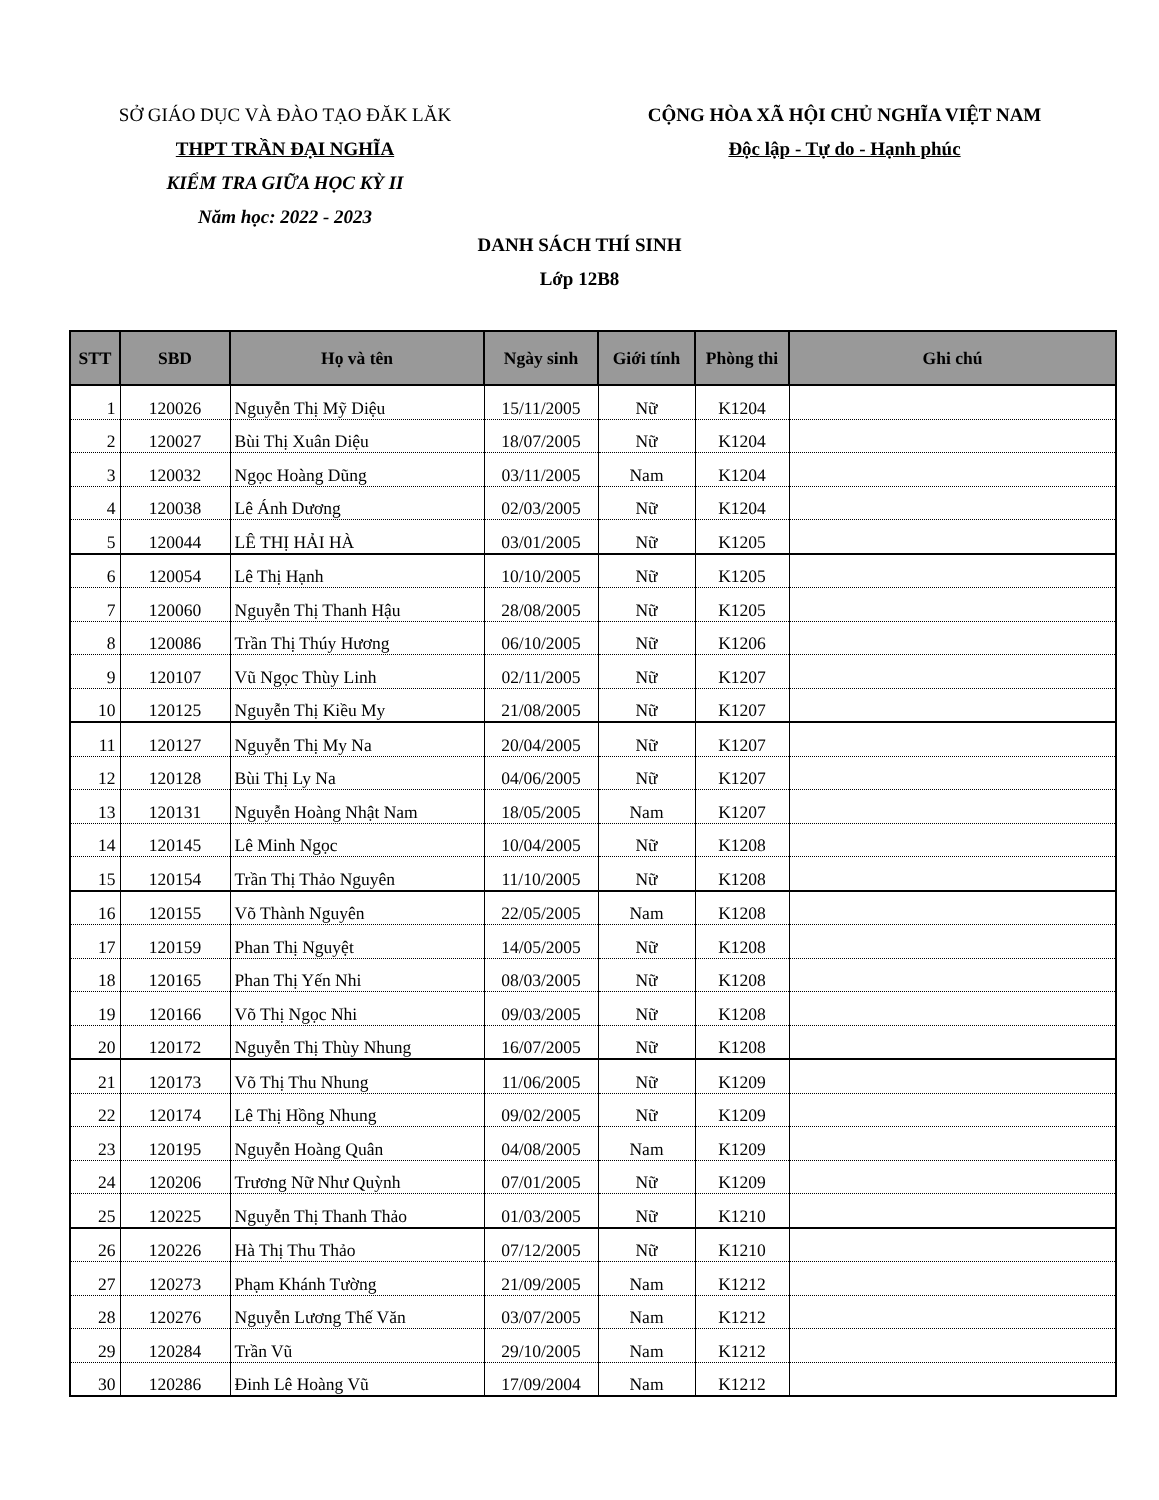SỞ GIÁO DỤC VÀ ĐÀO TẠO ĐĂK LĂK
THPT TRẦN ĐẠI NGHĨA
KIỂM TRA GIỮA HỌC KỲ II
Năm học: 2022 - 2023
CỘNG HÒA XÃ HỘI CHỦ NGHĨA VIỆT NAM
Độc lập - Tự do - Hạnh phúc
DANH SÁCH THÍ SINH
Lớp 12B8
| STT | SBD | Họ và tên | Ngày sinh | Giới tính | Phòng thi | Ghi chú |
| --- | --- | --- | --- | --- | --- | --- |
| 1 | 120026 | Nguyễn Thị Mỹ Diệu | 15/11/2005 | Nữ | K1204 | |
| 2 | 120027 | Bùi Thị Xuân Diệu | 18/07/2005 | Nữ | K1204 | |
| 3 | 120032 | Ngọc Hoàng Dũng | 03/11/2005 | Nam | K1204 | |
| 4 | 120038 | Lê Ánh Dương | 02/03/2005 | Nữ | K1204 | |
| 5 | 120044 | LÊ THỊ HẢI HÀ | 03/01/2005 | Nữ | K1205 | |
| 6 | 120054 | Lê Thị Hạnh | 10/10/2005 | Nữ | K1205 | |
| 7 | 120060 | Nguyễn Thị Thanh Hậu | 28/08/2005 | Nữ | K1205 | |
| 8 | 120086 | Trần Thị Thúy Hương | 06/10/2005 | Nữ | K1206 | |
| 9 | 120107 | Vũ Ngọc Thùy Linh | 02/11/2005 | Nữ | K1207 | |
| 10 | 120125 | Nguyễn Thị Kiều My | 21/08/2005 | Nữ | K1207 | |
| 11 | 120127 | Nguyễn Thị My Na | 20/04/2005 | Nữ | K1207 | |
| 12 | 120128 | Bùi Thị Ly Na | 04/06/2005 | Nữ | K1207 | |
| 13 | 120131 | Nguyễn Hoàng Nhật Nam | 18/05/2005 | Nam | K1207 | |
| 14 | 120145 | Lê Minh Ngọc | 10/04/2005 | Nữ | K1208 | |
| 15 | 120154 | Trần Thị Thảo Nguyên | 11/10/2005 | Nữ | K1208 | |
| 16 | 120155 | Võ Thành Nguyên | 22/05/2005 | Nam | K1208 | |
| 17 | 120159 | Phan Thị Nguyệt | 14/05/2005 | Nữ | K1208 | |
| 18 | 120165 | Phan Thị Yến Nhi | 08/03/2005 | Nữ | K1208 | |
| 19 | 120166 | Võ Thị Ngọc Nhi | 09/03/2005 | Nữ | K1208 | |
| 20 | 120172 | Nguyễn Thị Thùy Nhung | 16/07/2005 | Nữ | K1208 | |
| 21 | 120173 | Võ Thị Thu Nhung | 11/06/2005 | Nữ | K1209 | |
| 22 | 120174 | Lê Thị Hồng Nhung | 09/02/2005 | Nữ | K1209 | |
| 23 | 120195 | Nguyễn Hoàng Quân | 04/08/2005 | Nam | K1209 | |
| 24 | 120206 | Trương Nữ Như Quỳnh | 07/01/2005 | Nữ | K1209 | |
| 25 | 120225 | Nguyễn Thị Thanh Thảo | 01/03/2005 | Nữ | K1210 | |
| 26 | 120226 | Hà Thị Thu Thảo | 07/12/2005 | Nữ | K1210 | |
| 27 | 120273 | Phạm Khánh Tường | 21/09/2005 | Nam | K1212 | |
| 28 | 120276 | Nguyễn Lương Thế Văn | 03/07/2005 | Nam | K1212 | |
| 29 | 120284 | Trần Vũ | 29/10/2005 | Nam | K1212 | |
| 30 | 120286 | Đinh Lê Hoàng Vũ | 17/09/2004 | Nam | K1212 | |